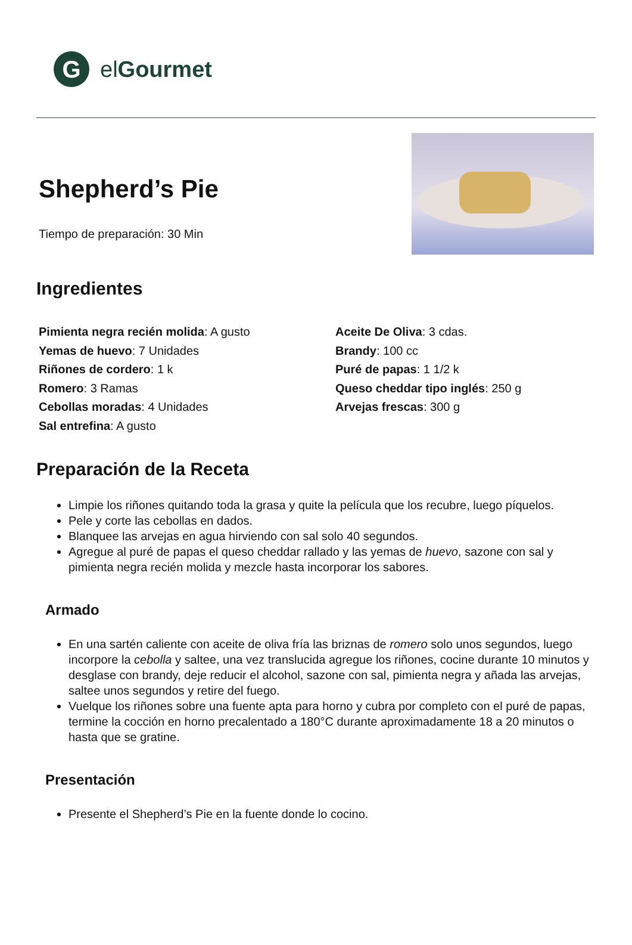G
elGourmet
Shepherd’s Pie
Tiempo de preparación: 30 Min
Ingredientes
Pimienta negra recién molida: A gusto
Yemas de huevo: 7 Unidades
Riñones de cordero: 1 k
Romero: 3 Ramas
Cebollas moradas: 4 Unidades
Sal entrefina: A gusto
Aceite De Oliva: 3 cdas.
Brandy: 100 cc
Puré de papas: 1 1/2 k
Queso cheddar tipo inglés: 250 g
Arvejas frescas: 300 g
Preparación de la Receta
Limpie los riñones quitando toda la grasa y quite la película que los recubre, luego píquelos.
Pele y corte las cebollas en dados.
Blanquee las arvejas en agua hirviendo con sal solo 40 segundos.
Agregue al puré de papas el queso cheddar rallado y las yemas de huevo, sazone con sal y pimienta negra recién molida y mezcle hasta incorporar los sabores.
Armado
En una sartén caliente con aceite de oliva fría las briznas de romero solo unos segundos, luego incorpore la cebolla y saltee, una vez translucida agregue los riñones, cocine durante 10 minutos y desglase con brandy, deje reducir el alcohol, sazone con sal, pimienta negra y añada las arvejas, saltee unos segundos y retire del fuego.
Vuelque los riñones sobre una fuente apta para horno y cubra por completo con el puré de papas, termine la cocción en horno precalentado a 180°C durante aproximadamente 18 a 20 minutos o hasta que se gratine.
Presentación
Presente el Shepherd’s Pie en la fuente donde lo cocino.